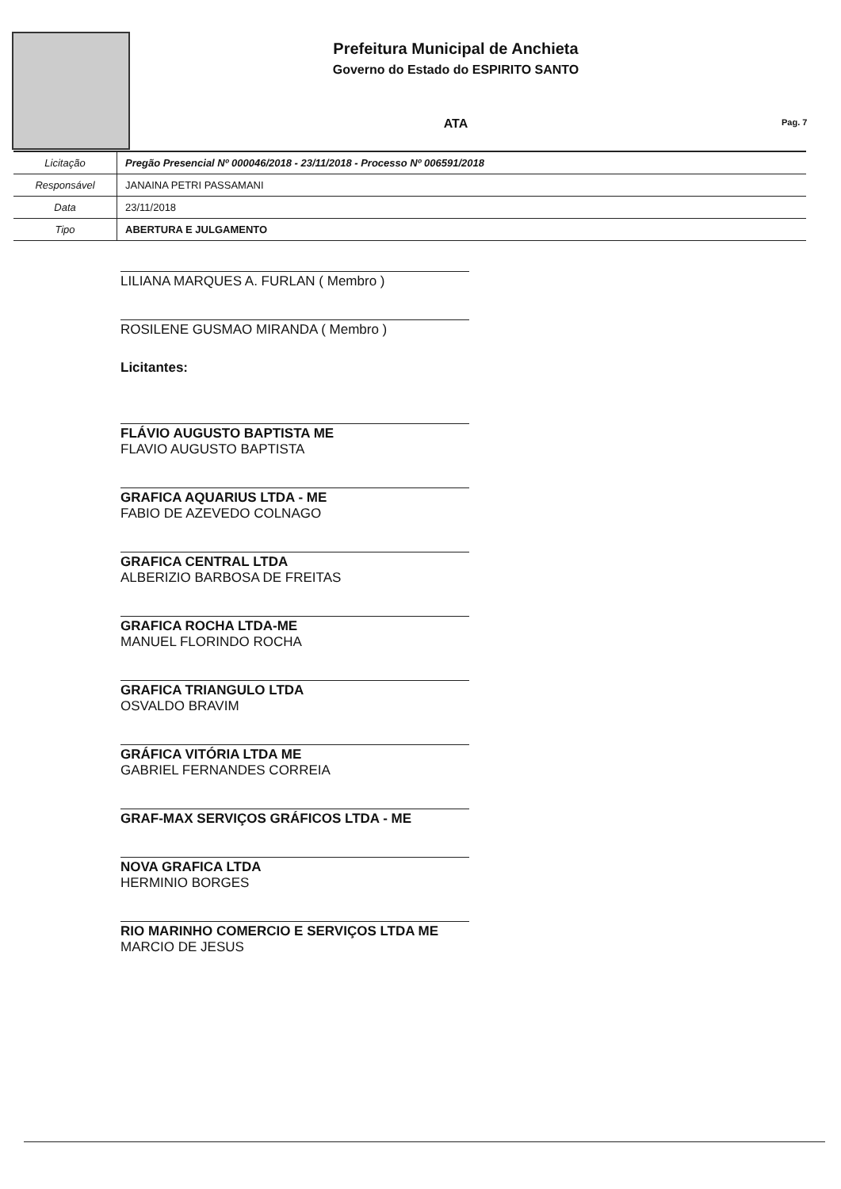Prefeitura Municipal de Anchieta
Governo do Estado do ESPIRITO SANTO
ATA
Pag. 7
| Licitação | Pregão Presencial Nº 000046/2018 - 23/11/2018 - Processo Nº 006591/2018 |
| Responsável | JANAINA PETRI PASSAMANI |
| Data | 23/11/2018 |
| Tipo | ABERTURA E JULGAMENTO |
LILIANA MARQUES A. FURLAN ( Membro )
ROSILENE GUSMAO MIRANDA ( Membro )
Licitantes:
FLÁVIO AUGUSTO BAPTISTA ME
FLAVIO AUGUSTO BAPTISTA
GRAFICA AQUARIUS LTDA - ME
FABIO DE AZEVEDO COLNAGO
GRAFICA CENTRAL LTDA
ALBERIZIO BARBOSA DE FREITAS
GRAFICA ROCHA LTDA-ME
MANUEL FLORINDO ROCHA
GRAFICA TRIANGULO LTDA
OSVALDO BRAVIM
GRÁFICA VITÓRIA LTDA ME
GABRIEL FERNANDES CORREIA
GRAF-MAX SERVIÇOS GRÁFICOS LTDA - ME
NOVA GRAFICA LTDA
HERMINIO BORGES
RIO MARINHO COMERCIO E SERVIÇOS LTDA ME
MARCIO DE JESUS